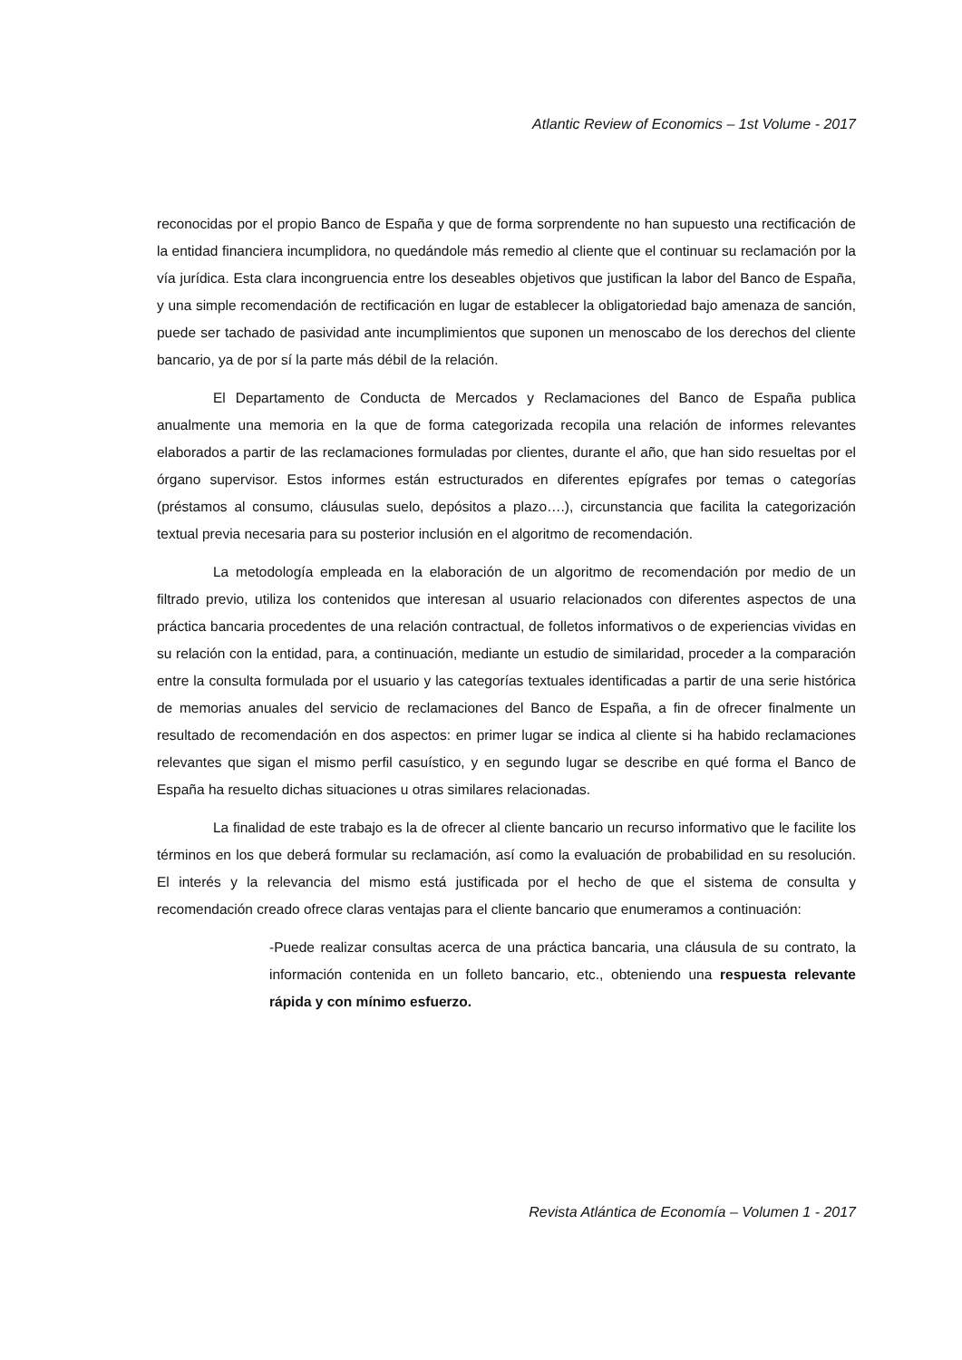Atlantic Review of Economics – 1st Volume - 2017
reconocidas por el propio Banco de España y que de forma sorprendente no han supuesto una rectificación de la entidad financiera incumplidora, no quedándole más remedio al cliente que el continuar su reclamación por la vía jurídica. Esta clara incongruencia entre los deseables objetivos que justifican la labor del Banco de España, y una simple recomendación de rectificación en lugar de establecer la obligatoriedad bajo amenaza de sanción, puede ser tachado de pasividad ante incumplimientos que suponen un menoscabo de los derechos del cliente bancario, ya de por sí la parte más débil de la relación.
El Departamento de Conducta de Mercados y Reclamaciones del Banco de España publica anualmente una memoria en la que de forma categorizada recopila una relación de informes relevantes elaborados a partir de las reclamaciones formuladas por clientes, durante el año, que han sido resueltas por el órgano supervisor. Estos informes están estructurados en diferentes epígrafes por temas o categorías (préstamos al consumo, cláusulas suelo, depósitos a plazo….), circunstancia que facilita la categorización textual previa necesaria para su posterior inclusión en el algoritmo de recomendación.
La metodología empleada en la elaboración de un algoritmo de recomendación por medio de un filtrado previo, utiliza los contenidos que interesan al usuario relacionados con diferentes aspectos de una práctica bancaria procedentes de una relación contractual, de folletos informativos o de experiencias vividas en su relación con la entidad, para, a continuación, mediante un estudio de similaridad, proceder a la comparación entre la consulta formulada por el usuario y las categorías textuales identificadas a partir de una serie histórica de memorias anuales del servicio de reclamaciones del Banco de España, a fin de ofrecer finalmente un resultado de recomendación en dos aspectos: en primer lugar se indica al cliente si ha habido reclamaciones relevantes que sigan el mismo perfil casuístico, y en segundo lugar se describe en qué forma el Banco de España ha resuelto dichas situaciones u otras similares relacionadas.
La finalidad de este trabajo es la de ofrecer al cliente bancario un recurso informativo que le facilite los términos en los que deberá formular su reclamación, así como la evaluación de probabilidad en su resolución. El interés y la relevancia del mismo está justificada por el hecho de que el sistema de consulta y recomendación creado ofrece claras ventajas para el cliente bancario que enumeramos a continuación:
-Puede realizar consultas acerca de una práctica bancaria, una cláusula de su contrato, la información contenida en un folleto bancario, etc., obteniendo una respuesta relevante rápida y con mínimo esfuerzo.
Revista Atlántica de Economía – Volumen 1 - 2017